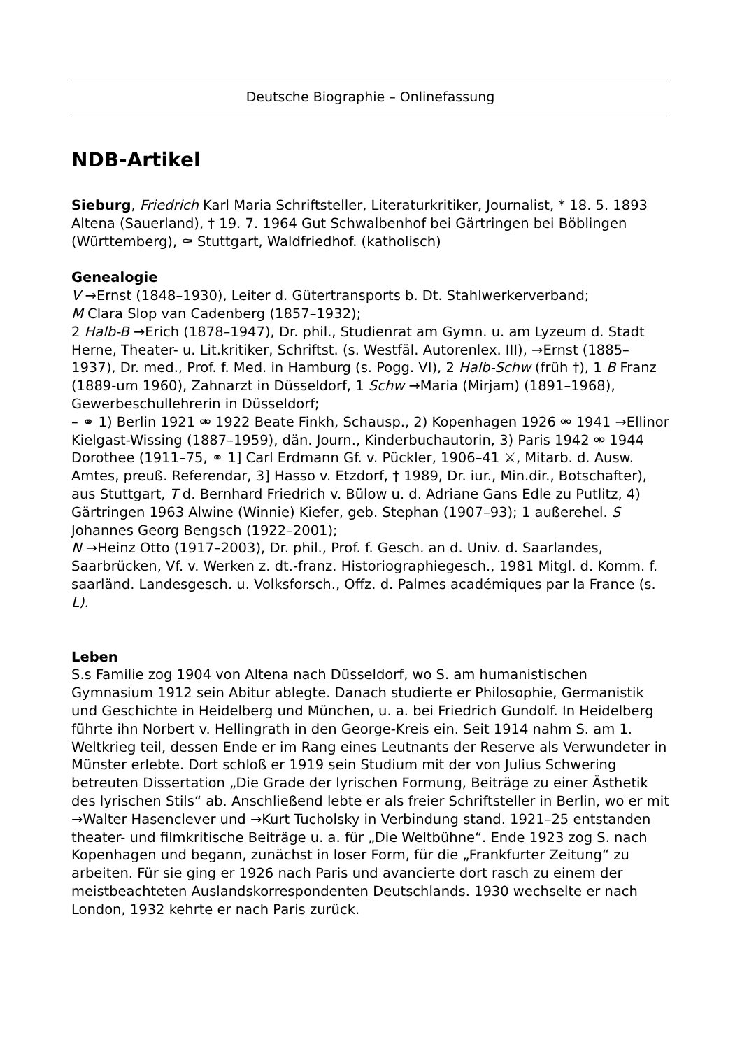Deutsche Biographie – Onlinefassung
NDB-Artikel
Sieburg, Friedrich Karl Maria Schriftsteller, Literaturkritiker, Journalist, * 18. 5. 1893 Altena (Sauerland), † 19. 7. 1964 Gut Schwalbenhof bei Gärtringen bei Böblingen (Württemberg), ⚰ Stuttgart, Waldfriedhof. (katholisch)
Genealogie
V →Ernst (1848–1930), Leiter d. Gütertransports b. Dt. Stahlwerkerverband;
M Clara Slop van Cadenberg (1857–1932);
2 Halb-B →Erich (1878–1947), Dr. phil., Studienrat am Gymn. u. am Lyzeum d. Stadt Herne, Theater- u. Lit.kritiker, Schriftst. (s. Westfäl. Autorenlex. III), →Ernst (1885–1937), Dr. med., Prof. f. Med. in Hamburg (s. Pogg. VI), 2 Halb-Schw (früh †), 1 B Franz (1889-um 1960), Zahnarzt in Düsseldorf, 1 Schw →Maria (Mirjam) (1891–1968), Gewerbeschullehrerin in Düsseldorf;
– ⚭ 1) Berlin 1921 ⚮ 1922 Beate Finkh, Schausp., 2) Kopenhagen 1926 ⚮ 1941 →Ellinor Kielgast-Wissing (1887–1959), dän. Journ., Kinderbuchautorin, 3) Paris 1942 ⚮ 1944 Dorothee (1911–75, ⚭ 1] Carl Erdmann Gf. v. Pückler, 1906–41 ⚔, Mitarb. d. Ausw. Amtes, preuß. Referendar, 3] Hasso v. Etzdorf, † 1989, Dr. iur., Min.dir., Botschafter), aus Stuttgart, T d. Bernhard Friedrich v. Bülow u. d. Adriane Gans Edle zu Putlitz, 4) Gärtringen 1963 Alwine (Winnie) Kiefer, geb. Stephan (1907–93); 1 außerehel. S Johannes Georg Bengsch (1922–2001);
N →Heinz Otto (1917–2003), Dr. phil., Prof. f. Gesch. an d. Univ. d. Saarlandes, Saarbrücken, Vf. v. Werken z. dt.-franz. Historiographiegesch., 1981 Mitgl. d. Komm. f. saarländ. Landesgesch. u. Volksforsch., Offz. d. Palmes académiques par la France (s. L).
Leben
S.s Familie zog 1904 von Altena nach Düsseldorf, wo S. am humanistischen Gymnasium 1912 sein Abitur ablegte. Danach studierte er Philosophie, Germanistik und Geschichte in Heidelberg und München, u. a. bei Friedrich Gundolf. In Heidelberg führte ihn Norbert v. Hellingrath in den George-Kreis ein. Seit 1914 nahm S. am 1. Weltkrieg teil, dessen Ende er im Rang eines Leutnants der Reserve als Verwundeter in Münster erlebte. Dort schloß er 1919 sein Studium mit der von Julius Schwering betreuten Dissertation „Die Grade der lyrischen Formung, Beiträge zu einer Ästhetik des lyrischen Stils“ ab. Anschließend lebte er als freier Schriftsteller in Berlin, wo er mit →Walter Hasenclever und →Kurt Tucholsky in Verbindung stand. 1921–25 entstanden theater- und filmkritische Beiträge u. a. für „Die Weltbühne“. Ende 1923 zog S. nach Kopenhagen und begann, zunächst in loser Form, für die „Frankfurter Zeitung“ zu arbeiten. Für sie ging er 1926 nach Paris und avancierte dort rasch zu einem der meistbeachteten Auslandskorrespondenten Deutschlands. 1930 wechselte er nach London, 1932 kehrte er nach Paris zurück.